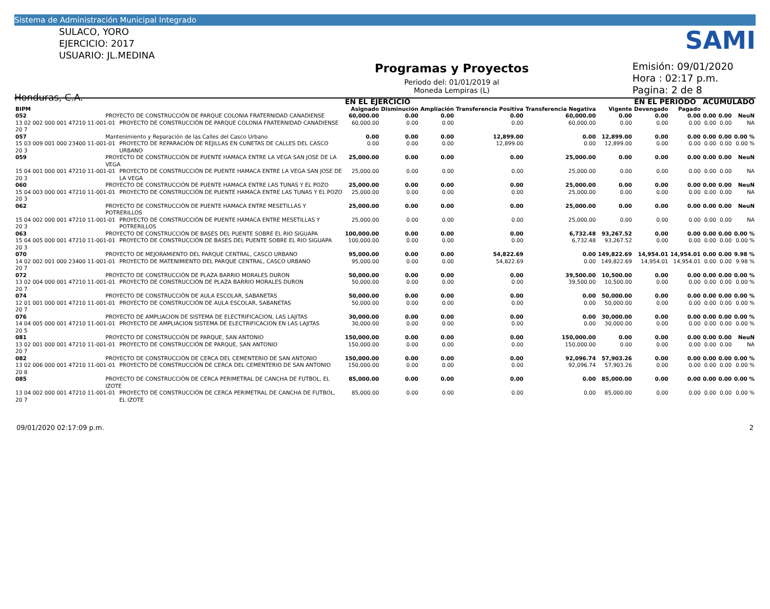Sistema de Administración Municipal Integrado
SULACO, YORO
EJERCICIO: 2017
USUARIO: JL.MEDINA
Honduras, C.A.
Programas y Proyectos
Periodo del: 01/01/2019 al
Moneda Lempiras (L)
Emisión: 09/01/2020
Hora : 02:17 p.m.
Pagina: 2 de 8
SAMI
| | | | EN EL EJERCICIO | | | | | | EN EL PERIODO | | ACUMULADO | | |
| --- | --- | --- | --- | --- | --- | --- | --- | --- | --- | --- | --- | --- | --- |
| BIPM | | | Asignado | Disminución | Ampliación | Transferencia Positiva | Transferencia Negativa | Vigente | Devengado | Pagado | | | |
| 052 | PROYECTO DE CONSTRUCCIÓN DE PARQUE COLONIA FRATERNIDAD CANADIENSE | | 60,000.00 | 0.00 | 0.00 | 0.00 | 60,000.00 | 0.00 | 0.00 | 0.00 | 0.00 | 0.00 | NeuN |
| 13 02 002 000 001 47210 11-001-01 20 7 | | PROYECTO DE CONSTRUCCIÓN DE PARQUE COLONIA FRATERNIDAD CANADIENSE | 60,000.00 | 0.00 | 0.00 | 0.00 | 60,000.00 | 0.00 | 0.00 | 0.00 | 0.00 | 0.00 | NA |
| 057 | Mantenimiento y Reparación de las Calles del Casco Urbano | | 0.00 | 0.00 | 0.00 | 12,899.00 | 0.00 | 12,899.00 | 0.00 | 0.00 | 0.00 | 0.00 | 0.00 % |
| 15 03 009 001 000 23400 11-001-01 20 3 | | PROYECTO DE REPARACIÓN DE REJILLAS EN CUNETAS DE CALLES DEL CASCO URBANO | 0.00 | 0.00 | 0.00 | 12,899.00 | 0.00 | 12,899.00 | 0.00 | 0.00 | 0.00 | 0.00 | 0.00 % |
| 059 | PROYECTO DE CONSTRUCCIÓN DE PUENTE HAMACA ENTRE LA VEGA SAN JOSE DE LA VEGA | | 25,000.00 | 0.00 | 0.00 | 0.00 | 25,000.00 | 0.00 | 0.00 | 0.00 | 0.00 | 0.00 | NeuN |
| 15 04 001 000 001 47210 11-001-01 20 3 | | PROYECTO DE CONSTRUCCIÓN DE PUENTE HAMACA ENTRE LA VEGA SAN JOSE DE LA VEGA | 25,000.00 | 0.00 | 0.00 | 0.00 | 25,000.00 | 0.00 | 0.00 | 0.00 | 0.00 | 0.00 | NA |
| 060 | PROYECTO DE CONSTRUCCIÓN DE PUENTE HAMACA ENTRE LAS TUNAS Y EL POZO | | 25,000.00 | 0.00 | 0.00 | 0.00 | 25,000.00 | 0.00 | 0.00 | 0.00 | 0.00 | 0.00 | NeuN |
| 15 04 003 000 001 47210 11-001-01 20 3 | | PROYECTO DE CONSTRUCCIÓN DE PUENTE HAMACA ENTRE LAS TUNAS Y EL POZO | 25,000.00 | 0.00 | 0.00 | 0.00 | 25,000.00 | 0.00 | 0.00 | 0.00 | 0.00 | 0.00 | NA |
| 062 | PROYECTO DE CONSTRUCCIÓN DE PUENTE HAMACA ENTRE MESETILLAS Y POTRERILLOS | | 25,000.00 | 0.00 | 0.00 | 0.00 | 25,000.00 | 0.00 | 0.00 | 0.00 | 0.00 | 0.00 | NeuN |
| 15 04 002 000 001 47210 11-001-01 20 3 | | PROYECTO DE CONSTRUCCIÓN DE PUENTE HAMACA ENTRE MESETILLAS Y POTRERILLOS | 25,000.00 | 0.00 | 0.00 | 0.00 | 25,000.00 | 0.00 | 0.00 | 0.00 | 0.00 | 0.00 | NA |
| 063 | PROYECTO DE CONSTRUCCIÓN DE BASES DEL PUENTE SOBRE EL RIO SIGUAPA | | 100,000.00 | 0.00 | 0.00 | 0.00 | 6,732.48 | 93,267.52 | 0.00 | 0.00 | 0.00 | 0.00 | 0.00 % |
| 15 04 005 000 001 47210 11-001-01 20 3 | | PROYECTO DE CONSTRUCCIÓN DE BASES DEL PUENTE SOBRE EL RIO SIGUAPA | 100,000.00 | 0.00 | 0.00 | 0.00 | 6,732.48 | 93,267.52 | 0.00 | 0.00 | 0.00 | 0.00 | 0.00 % |
| 070 | PROYECTO DE MEJORAMIENTO DEL PARQUE CENTRAL, CASCO URBANO | | 95,000.00 | 0.00 | 0.00 | 54,822.69 | 0.00 | 149,822.69 | 14,954.01 | 14,954.01 | 0.00 | 0.00 | 9.98 % |
| 14 02 002 001 000 23400 11-001-01 20 7 | | PROYECTO DE MATENIMIENTO DEL PARQUE CENTRAL, CASCO URBANO | 95,000.00 | 0.00 | 0.00 | 54,822.69 | 0.00 | 149,822.69 | 14,954.01 | 14,954.01 | 0.00 | 0.00 | 9.98 % |
| 072 | PROYECTO DE CONSTRUCCIÓN DE PLAZA BARRIO MORALES DURON | | 50,000.00 | 0.00 | 0.00 | 0.00 | 39,500.00 | 10,500.00 | 0.00 | 0.00 | 0.00 | 0.00 | 0.00 % |
| 13 02 004 000 001 47210 11-001-01 20 7 | | PROYECTO DE CONSTRUCCIÓN DE PLAZA BARRIO MORALES DURON | 50,000.00 | 0.00 | 0.00 | 0.00 | 39,500.00 | 10,500.00 | 0.00 | 0.00 | 0.00 | 0.00 | 0.00 % |
| 074 | PROYECTO DE CONSTRUCCIÓN DE AULA ESCOLAR, SABANETAS | | 50,000.00 | 0.00 | 0.00 | 0.00 | 0.00 | 50,000.00 | 0.00 | 0.00 | 0.00 | 0.00 | 0.00 % |
| 12 01 001 000 001 47210 11-001-01 20 7 | | PROYECTO DE CONSTRUCCIÓN DE AULA ESCOLAR, SABANETAS | 50,000.00 | 0.00 | 0.00 | 0.00 | 0.00 | 50,000.00 | 0.00 | 0.00 | 0.00 | 0.00 | 0.00 % |
| 076 | PROYECTO DE AMPLIACION DE SISTEMA DE ELECTRIFICACION, LAS LAJITAS | | 30,000.00 | 0.00 | 0.00 | 0.00 | 0.00 | 30,000.00 | 0.00 | 0.00 | 0.00 | 0.00 | 0.00 % |
| 14 04 005 000 001 47210 11-001-01 20 5 | | PROYECTO DE AMPLIACION SISTEMA DE ELECTRIFICACION EN LAS LAJITAS | 30,000.00 | 0.00 | 0.00 | 0.00 | 0.00 | 30,000.00 | 0.00 | 0.00 | 0.00 | 0.00 | 0.00 % |
| 081 | PROYECTO DE CONSTRUCCIÓN DE PARQUE, SAN ANTONIO | | 150,000.00 | 0.00 | 0.00 | 0.00 | 150,000.00 | 0.00 | 0.00 | 0.00 | 0.00 | 0.00 | NeuN |
| 13 02 001 000 001 47210 11-001-01 20 7 | | PROYECTO DE CONSTRUCCIÓN DE PARQUE, SAN ANTONIO | 150,000.00 | 0.00 | 0.00 | 0.00 | 150,000.00 | 0.00 | 0.00 | 0.00 | 0.00 | 0.00 | NA |
| 082 | PROYECTO DE CONSTRUCCIÓN DE CERCA DEL CEMENTERIO DE SAN ANTONIO | | 150,000.00 | 0.00 | 0.00 | 0.00 | 92,096.74 | 57,903.26 | 0.00 | 0.00 | 0.00 | 0.00 | 0.00 % |
| 13 02 006 000 001 47210 11-001-01 20 8 | | PROYECTO DE CONSTRUCCIÓN DE CERCA DEL CEMENTERIO DE SAN ANTONIO | 150,000.00 | 0.00 | 0.00 | 0.00 | 92,096.74 | 57,903.26 | 0.00 | 0.00 | 0.00 | 0.00 | 0.00 % |
| 085 | PROYECTO DE CONSTRUCCIÓN DE CERCA PERIMETRAL DE CANCHA DE FUTBOL, EL IZOTE | | 85,000.00 | 0.00 | 0.00 | 0.00 | 0.00 | 85,000.00 | 0.00 | 0.00 | 0.00 | 0.00 | 0.00 % |
| 13 04 002 000 001 47210 11-001-01 20 7 | | PROYECTO DE CONSTRUCCIÓN DE CERCA PERIMETRAL DE CANCHA DE FUTBOL, EL IZOTE | 85,000.00 | 0.00 | 0.00 | 0.00 | 0.00 | 85,000.00 | 0.00 | 0.00 | 0.00 | 0.00 | 0.00 % |
09/01/2020 02:17:09 p.m. 2